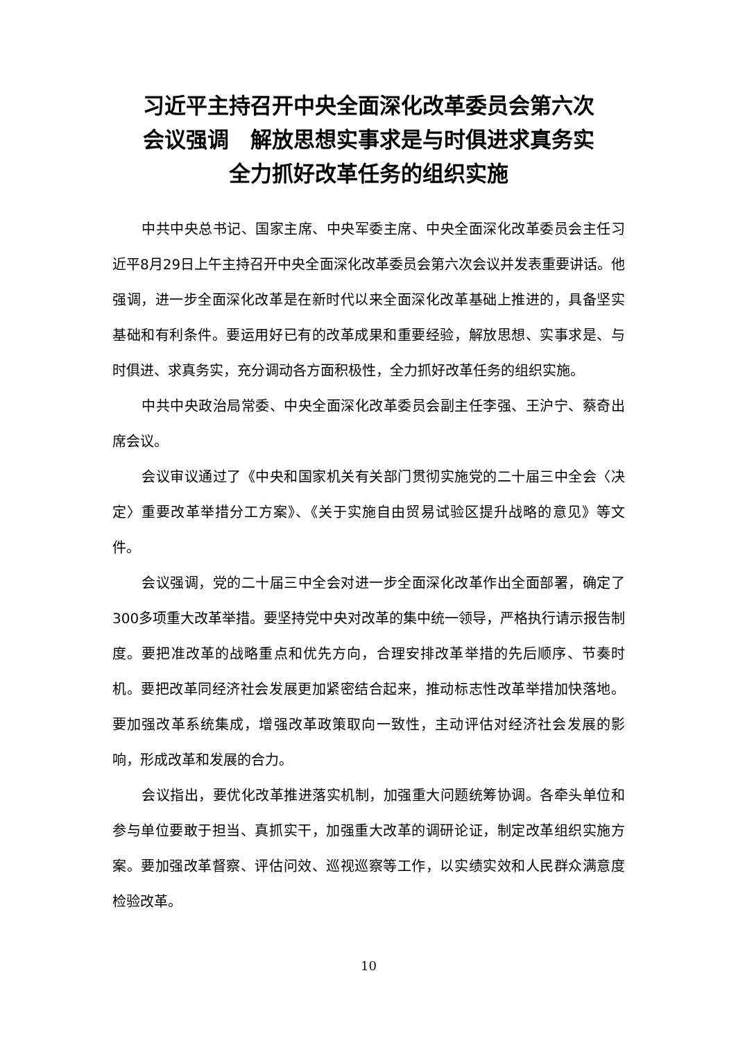习近平主持召开中央全面深化改革委员会第六次
会议强调　解放思想实事求是与时俱进求真务实
全力抓好改革任务的组织实施
中共中央总书记、国家主席、中央军委主席、中央全面深化改革委员会主任习近平8月29日上午主持召开中央全面深化改革委员会第六次会议并发表重要讲话。他强调，进一步全面深化改革是在新时代以来全面深化改革基础上推进的，具备坚实基础和有利条件。要运用好已有的改革成果和重要经验，解放思想、实事求是、与时俱进、求真务实，充分调动各方面积极性，全力抓好改革任务的组织实施。
中共中央政治局常委、中央全面深化改革委员会副主任李强、王沪宁、蔡奇出席会议。
会议审议通过了《中央和国家机关有关部门贯彻实施党的二十届三中全会〈决定〉重要改革举措分工方案》、《关于实施自由贸易试验区提升战略的意见》等文件。
会议强调，党的二十届三中全会对进一步全面深化改革作出全面部署，确定了300多项重大改革举措。要坚持党中央对改革的集中统一领导，严格执行请示报告制度。要把准改革的战略重点和优先方向，合理安排改革举措的先后顺序、节奏时机。要把改革同经济社会发展更加紧密结合起来，推动标志性改革举措加快落地。要加强改革系统集成，增强改革政策取向一致性，主动评估对经济社会发展的影响，形成改革和发展的合力。
会议指出，要优化改革推进落实机制，加强重大问题统筹协调。各牵头单位和参与单位要敢于担当、真抓实干，加强重大改革的调研论证，制定改革组织实施方案。要加强改革督察、评估问效、巡视巡察等工作，以实绩实效和人民群众满意度检验改革。
10